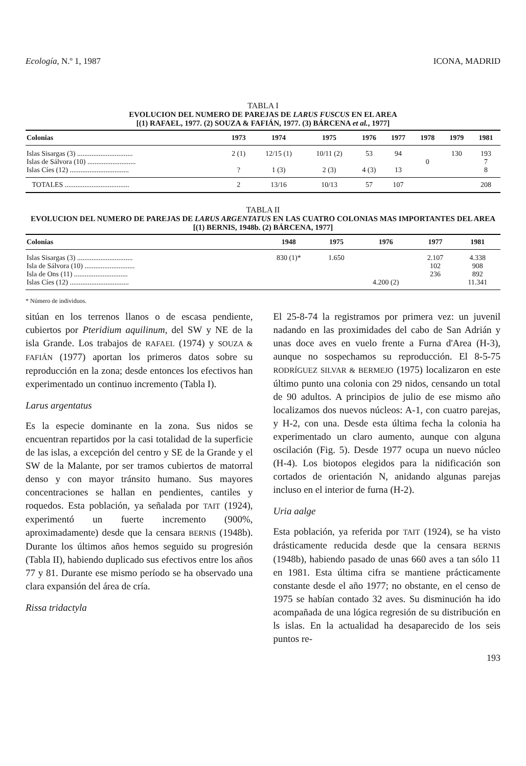Ecología, N.º 1, 1987 ICONA, MADRID
TABLA I
EVOLUCION DEL NUMERO DE PAREJAS DE LARUS FUSCUS EN EL AREA
[(1) RAFAEL, 1977. (2) SOUZA & FAFIÁN, 1977. (3) BÁRCENA et al., 1977]
| Colonias | 1973 | 1974 | 1975 | 1976 | 1977 | 1978 | 1979 | 1981 |
| --- | --- | --- | --- | --- | --- | --- | --- | --- |
| Islas Sisargas (3) ............................... | 2 (1) | 12/15 (1) | 10/11 (2) | 53 | 94 | | 130 | 193 |
| Islas de Sálvora (10) ........................... | | | | | | 0 | | 7 |
| Islas Cíes (12) ................................. | ? | 1 (3) | 2 (3) | 4 (3) | 13 | | | 8 |
| TOTALES .................................... | 2 | 13/16 | 10/13 | 57 | 107 | | | 208 |
TABLA II
EVOLUCION DEL NUMERO DE PAREJAS DE LARUS ARGENTATUS EN LAS CUATRO COLONIAS MAS IMPORTANTES DEL AREA
[(1) BERNIS, 1948b. (2) BÁRCENA, 1977]
| Colonias | 1948 | 1975 | 1976 | 1977 | 1981 |
| --- | --- | --- | --- | --- | --- |
| Islas Sisargas (3) ............................... | 830 (1)* | 1.650 | | 2.107 | 4.338 |
| Isla de Sálvora (10) ............................ | | | | 102 | 908 |
| Isla de Ons (11) .............................. | | | | 236 | 892 |
| Islas Cíes (12) ................................. | | | 4.200 (2) | | 11.341 |
* Número de individuos.
sitúan en los terrenos llanos o de escasa pendiente, cubiertos por Pteridium aquilinum, del SW y NE de la isla Grande. Los trabajos de RAFAEL (1974) y SOUZA & FAFIÁN (1977) aportan los primeros datos sobre su reproducción en la zona; desde entonces los efectivos han experimentado un continuo incremento (Tabla I).
Larus argentatus
Es la especie dominante en la zona. Sus nidos se encuentran repartidos por la casi totalidad de la superficie de las islas, a excepción del centro y SE de la Grande y el SW de la Malante, por ser tramos cubiertos de matorral denso y con mayor tránsito humano. Sus mayores concentraciones se hallan en pendientes, cantiles y roquedos. Esta población, ya señalada por TAIT (1924), experimentó un fuerte incremento (900%, aproximadamente) desde que la censara BERNIS (1948b). Durante los últimos años hemos seguido su progresión (Tabla II), habiendo duplicado sus efectivos entre los años 77 y 81. Durante ese mismo período se ha observado una clara expansión del área de cría.
Rissa tridactyla
El 25-8-74 la registramos por primera vez: un juvenil nadando en las proximidades del cabo de San Adrián y unas doce aves en vuelo frente a Furna d'Area (H-3), aunque no sospechamos su reproducción. El 8-5-75 RODRÍGUEZ SILVAR & BERMEJO (1975) localizaron en este último punto una colonia con 29 nidos, censando un total de 90 adultos. A principios de julio de ese mismo año localizamos dos nuevos núcleos: A-1, con cuatro parejas, y H-2, con una. Desde esta última fecha la colonia ha experimentado un claro aumento, aunque con alguna oscilación (Fig. 5). Desde 1977 ocupa un nuevo núcleo (H-4). Los biotopos elegidos para la nidificación son cortados de orientación N, anidando algunas parejas incluso en el interior de furna (H-2).
Uria aalge
Esta población, ya referida por TAIT (1924), se ha visto drásticamente reducida desde que la censara BERNIS (1948b), habiendo pasado de unas 660 aves a tan sólo 11 en 1981. Esta última cifra se mantiene prácticamente constante desde el año 1977; no obstante, en el censo de 1975 se habían contado 32 aves. Su disminución ha ido acompañada de una lógica regresión de su distribución en ls islas. En la actualidad ha desaparecido de los seis puntos re-
193